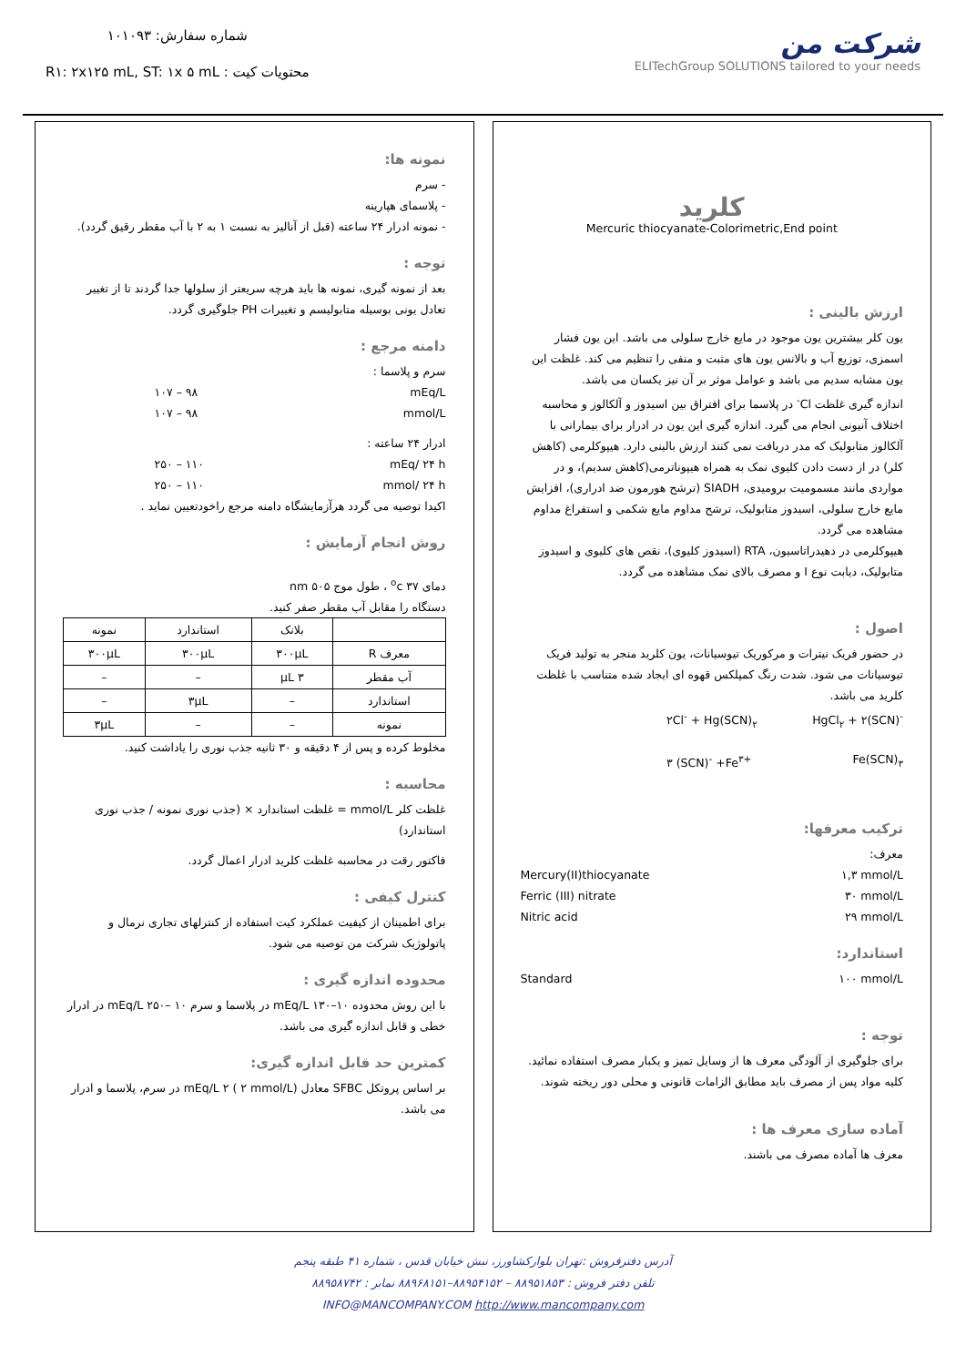شماره سفارش: ۱۰۱۰۹۳
محتویات کیت : R۱: ۲x۱۲۵ mL, ST: ۱x ۵ mL
شرکت من
ELITechGroup SOLUTIONS tailored to your needs
کلرید
Mercuric thiocyanate-Colorimetric,End point
ارزش بالینی :
یون کلر بیشترین یون موجود در مایع خارج سلولی می باشد. این یون فشار اسمزی، توزیع آب و بالانس یون های مثبت و منفی را تنظیم می کند. غلظت این یون مشابه سدیم می باشد و عوامل موثر بر آن نیز یکسان می باشد.
اندازه گیری غلظت Cl<sup>-</sup> در پلاسما برای افتراق بین اسیدوز و آلکالوز و محاسبه اختلاف آنیونی انجام می گیرد. اندازه گیری این یون در ادرار برای بیمارانی با آلکالوز متابولیک که مدر دریافت نمی کنند ارزش بالینی دارد. هیپوکلرمی (کاهش کلر) در از دست دادن کلیوی نمک به همراه هیپوناترمی(کاهش سدیم)، و در مواردی مانند مسمومیت برومیدی، SIADH (ترشح هورمون ضد ادراری)، افزایش مایع خارج سلولی، اسیدوز متابولیک، ترشح مداوم مایع شکمی و استفراغ مداوم مشاهده می گردد.
هیپوکلرمی در دهیدراتاسیون، RTA (اسیدوز کلیوی)، نقص های کلیوی و اسیدوز متابولیک، دیابت نوع I و مصرف بالای نمک مشاهده می گردد.
اصول :
در حضور فریک نیترات و مرکوریک تیوسیانات، یون کلرید منجر به تولید فریک تیوسیانات می شود. شدت رنگ کمپلکس قهوه ای ایجاد شده متناسب با غلظت کلرید می باشد.
۲Cl<sup>-</sup> + Hg(SCN)<sub>۲</sub> HgCl<sub>۲</sub> + ۲(SCN)<sup>-</sup>
۳ (SCN)<sup>-</sup> +Fe<sup>۳+</sup> Fe(SCN)<sub>۳</sub>
ترکیب معرفها:
معرف:
Mercury(II)thiocyanate ۱,۳ mmol/L
Ferric (III) nitrate ۳۰ mmol/L
Nitric acid ۲۹ mmol/L
استاندارد:
Standard ۱۰۰ mmol/L
توجه :
برای جلوگیری از آلودگی معرف ها از وسایل تمیز و یکبار مصرف استفاده نمائید. کلیه مواد پس از مصرف باید مطابق الزامات قانونی و محلی دور ریخته شوند.
آماده سازی معرف ها :
معرف ها آماده مصرف می باشند.
نمونه ها:
- سرم
- پلاسمای هپارینه
- نمونه ادرار ۲۴ ساعته (قبل از آنالیز به نسبت ۱ به ۲ با آب مقطر رقیق گردد).
توجه :
بعد از نمونه گیری، نمونه ها باید هرچه سریعتر از سلولها جدا گردند تا از تغییر تعادل یونی بوسیله متابولیسم و تغییرات PH جلوگیری گردد.
دامنه مرجع :
سرم و پلاسما :
mEq/L ۹۸ – ۱۰۷
mmol/L ۹۸ – ۱۰۷
ادرار ۲۴ ساعته :
mEq/ ۲۴ h ۱۱۰ – ۲۵۰
mmol/ ۲۴ h ۱۱۰ – ۲۵۰
اکیدا توصیه می گردد هرآزمایشگاه دامنه مرجع راخودتعیین نماید .
روش انجام آزمایش :
دمای ۳۷ <sup>o</sup>c ، طول موج ۵۰۵ nm
دستگاه را مقابل آب مقطر صفر کنید.
| | بلانک | استاندارد | نمونه |
| معرف R | ۳۰۰µL | ۳۰۰µL | ۳۰۰µL |
| آب مقطر | ۳ µL | – | – |
| استاندارد | – | ۳µL | – |
| نمونه | – | – | ۳µL |
مخلوط کرده و پس از ۴ دقیقه و ۳۰ ثانیه جذب نوری را یاداشت کنید.
محاسبه :
غلظت کلر mmol/L = غلظت استاندارد × (جذب نوری نمونه / جذب نوری استاندارد)
فاکتور رقت در محاسبه غلظت کلرید ادرار اعمال گردد.
کنترل کیفی :
برای اطمینان از کیفیت عملکرد کیت استفاده از کنترلهای تجاری نرمال و پاتولوژیک شرکت من توصیه می شود.
محدوده اندازه گیری :
با این روش محدوده mEq/L ۱۳۰–۱۰ در پلاسما و سرم mEq/L ۲۵۰– ۱۰ در ادرار خطی و قابل اندازه گیری می باشد.
کمترین حد قابل اندازه گیری:
بر اساس پروتکل SFBC معادل mEq/L ۲ ( ۲ mmol/L) در سرم، پلاسما و ادرار می باشد.
آدرس دفترفروش :تهران بلوارکشاورز، نبش خیابان قدس ، شماره ۴۱ طبقه پنجم
تلفن دفتر فروش : ۸۸۹۵۱۸۵۳ – ۸۸۹۵۴۱۵۲–۸۸۹۶۸۱۵۱ نمابر : ۸۸۹۵۸۷۴۲
INFO@MANCOMPANY.COM http://www.mancompany.com